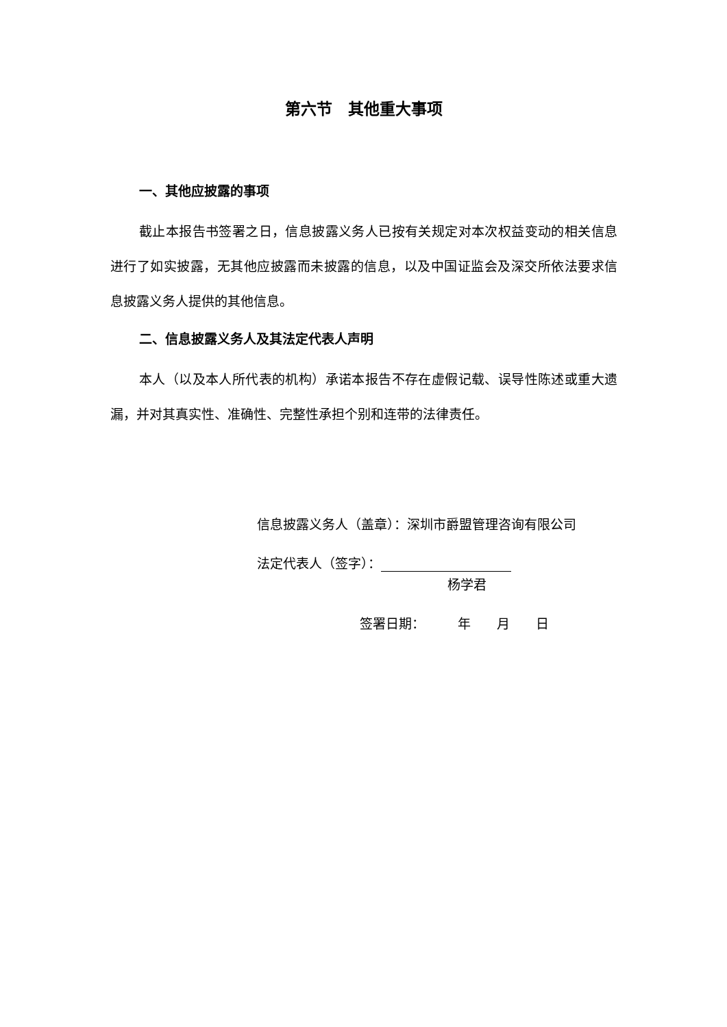第六节　其他重大事项
一、其他应披露的事项
截止本报告书签署之日，信息披露义务人已按有关规定对本次权益变动的相关信息进行了如实披露，无其他应披露而未披露的信息，以及中国证监会及深交所依法要求信息披露义务人提供的其他信息。
二、信息披露义务人及其法定代表人声明
本人（以及本人所代表的机构）承诺本报告不存在虚假记载、误导性陈述或重大遗漏，并对其真实性、准确性、完整性承担个别和连带的法律责任。
信息披露义务人（盖章）：深圳市爵盟管理咨询有限公司
法定代表人（签字）：
杨学君
签署日期：　　　年　　月　　日